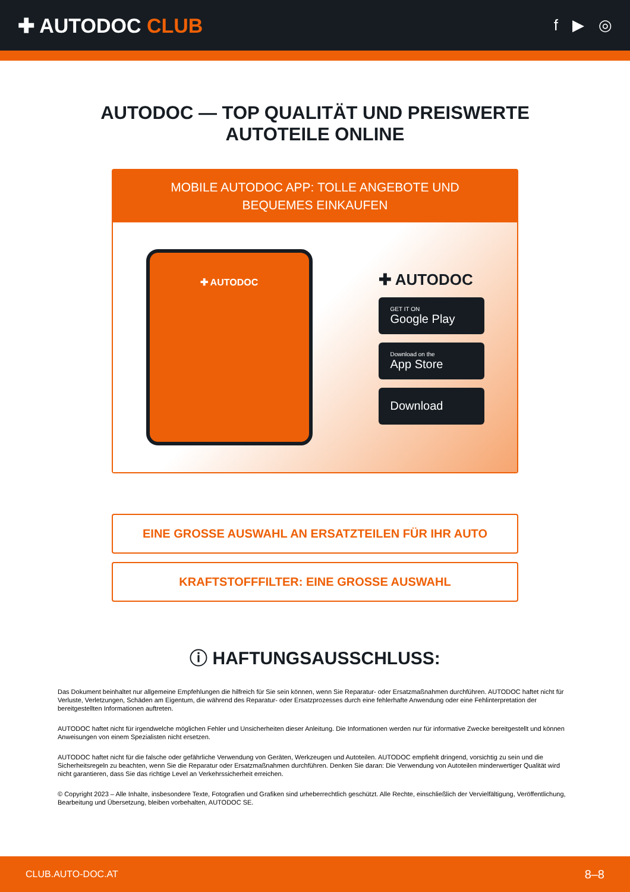✚ AUTODOC CLUB
f ▶ ◎
AUTODOC — TOP QUALITÄT UND PREISWERTE
AUTOTEILE ONLINE
MOBILE AUTODOC APP: TOLLE ANGEBOTE UND BEQUEMES EINKAUFEN
✚ AUTODOC
✚ AUTODOC
GET IT ON
Google Play
Download on the
App Store
Download
EINE GROSSE AUSWAHL AN ERSATZTEILEN FÜR IHR AUTO
KRAFTSTOFFFILTER: EINE GROSSE AUSWAHL
ⓘ HAFTUNGSAUSSCHLUSS:
Das Dokument beinhaltet nur allgemeine Empfehlungen die hilfreich für Sie sein können, wenn Sie Reparatur- oder Ersatzmaßnahmen durchführen. AUTODOC haftet nicht für Verluste, Verletzungen, Schäden am Eigentum, die während des Reparatur- oder Ersatzprozesses durch eine fehlerhafte Anwendung oder eine Fehlinterpretation der bereitgestellten Informationen auftreten.
AUTODOC haftet nicht für irgendwelche möglichen Fehler und Unsicherheiten dieser Anleitung. Die Informationen werden nur für informative Zwecke bereitgestellt und können Anweisungen von einem Spezialisten nicht ersetzen.
AUTODOC haftet nicht für die falsche oder gefährliche Verwendung von Geräten, Werkzeugen und Autoteilen. AUTODOC empfiehlt dringend, vorsichtig zu sein und die Sicherheitsregeln zu beachten, wenn Sie die Reparatur oder Ersatzmaßnahmen durchführen. Denken Sie daran: Die Verwendung von Autoteilen minderwertiger Qualität wird nicht garantieren, dass Sie das richtige Level an Verkehrssicherheit erreichen.
© Copyright 2023 – Alle Inhalte, insbesondere Texte, Fotografien und Grafiken sind urheberrechtlich geschützt. Alle Rechte, einschließlich der Vervielfältigung, Veröffentlichung, Bearbeitung und Übersetzung, bleiben vorbehalten, AUTODOC SE.
CLUB.AUTO-DOC.AT 8–8